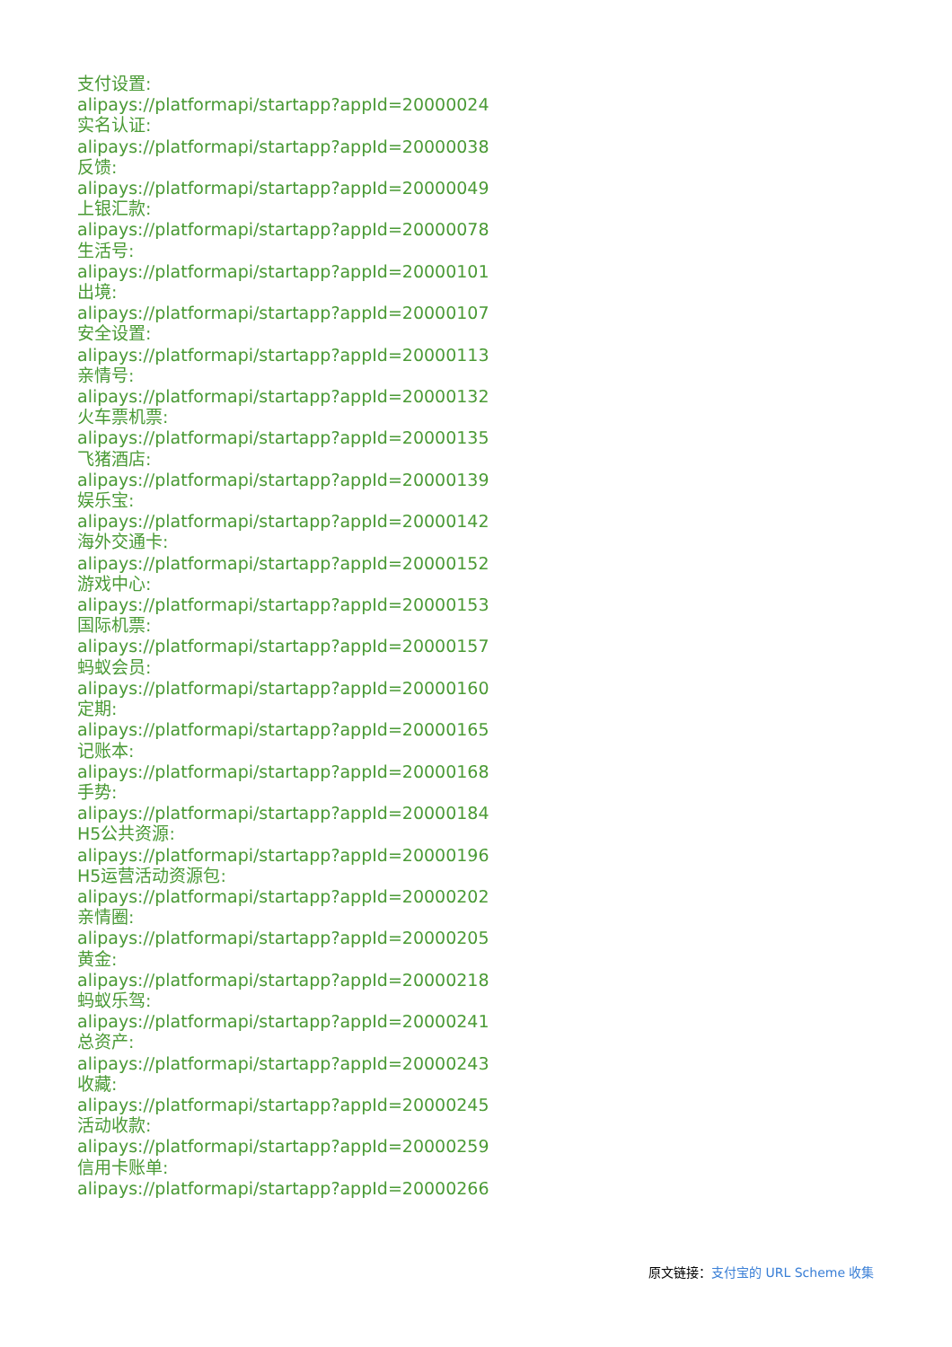支付设置:
alipays://platformapi/startapp?appId=20000024
实名认证:
alipays://platformapi/startapp?appId=20000038
反馈:
alipays://platformapi/startapp?appId=20000049
上银汇款:
alipays://platformapi/startapp?appId=20000078
生活号:
alipays://platformapi/startapp?appId=20000101
出境:
alipays://platformapi/startapp?appId=20000107
安全设置:
alipays://platformapi/startapp?appId=20000113
亲情号:
alipays://platformapi/startapp?appId=20000132
火车票机票:
alipays://platformapi/startapp?appId=20000135
飞猪酒店:
alipays://platformapi/startapp?appId=20000139
娱乐宝:
alipays://platformapi/startapp?appId=20000142
海外交通卡:
alipays://platformapi/startapp?appId=20000152
游戏中心:
alipays://platformapi/startapp?appId=20000153
国际机票:
alipays://platformapi/startapp?appId=20000157
蚂蚁会员:
alipays://platformapi/startapp?appId=20000160
定期:
alipays://platformapi/startapp?appId=20000165
记账本:
alipays://platformapi/startapp?appId=20000168
手势:
alipays://platformapi/startapp?appId=20000184
H5公共资源:
alipays://platformapi/startapp?appId=20000196
H5运营活动资源包:
alipays://platformapi/startapp?appId=20000202
亲情圈:
alipays://platformapi/startapp?appId=20000205
黄金:
alipays://platformapi/startapp?appId=20000218
蚂蚁乐驾:
alipays://platformapi/startapp?appId=20000241
总资产:
alipays://platformapi/startapp?appId=20000243
收藏:
alipays://platformapi/startapp?appId=20000245
活动收款:
alipays://platformapi/startapp?appId=20000259
信用卡账单:
alipays://platformapi/startapp?appId=20000266
原文链接：支付宝的 URL Scheme 收集